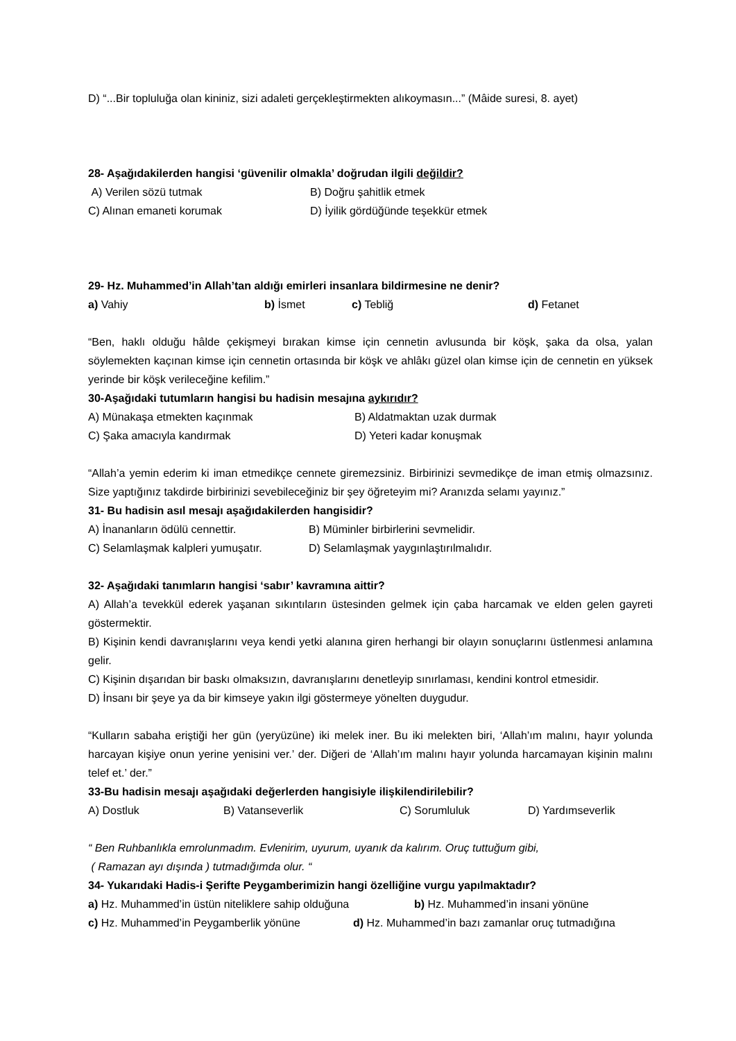D) “...Bir topluluğa olan kininiz, sizi adaleti gerçekleştirmekten alıkoymasın...” (Mâide suresi, 8. ayet)
28- Aşağıdakilerden hangisi ‘güvenilir olmakla’ doğrudan ilgili değildir?
A) Verilen sözü tutmak B) Doğru şahitlik etmek
C) Alınan emaneti korumak D) İyilik gördüğünde teşekkür etmek
29- Hz. Muhammed’in Allah’tan aldığı emirleri insanlara bildirmesine ne denir?
a) Vahiy b) İsmet c) Tebliğ d) Fetanet
“Ben, haklı olduğu hâlde çekişmeyi bırakan kimse için cennetin avlusunda bir köşk, şaka da olsa, yalan söylemekten kaçınan kimse için cennetin ortasında bir köşk ve ahlâkı güzel olan kimse için de cennetin en yüksek yerinde bir köşk verileceğine kefilim.”
30-Aşağıdaki tutumların hangisi bu hadisin mesajına aykırıdır?
A) Münakaşa etmekten kaçınmak B) Aldatmaktan uzak durmak
C) Şaka amacıyla kandırmak D) Yeteri kadar konuşmak
“Allah’a yemin ederim ki iman etmedikçe cennete giremezsiniz. Birbirinizi sevmedikçe de iman etmiş olmazsınız. Size yaptığınız takdirde birbirinizi sevebileceğiniz bir şey öğreteyim mi? Aranızda selamı yayınız.”
31- Bu hadisin asıl mesajı aşağıdakilerden hangisidir?
A) İnananların ödülü cennettir. B) Müminler birbirlerini sevmelidir.
C) Selamlaşmak kalpleri yumuşatır. D) Selamlaşmak yaygınlaştırılmalıdır.
32- Aşağıdaki tanımların hangisi ‘sabır’ kavramına aittir?
A) Allah’a tevekkül ederek yaşanan sıkıntıların üstesinden gelmek için çaba harcamak ve elden gelen gayreti göstermektir.
B) Kişinin kendi davranışlarını veya kendi yetki alanına giren herhangi bir olayın sonuçlarını üstlenmesi anlamına gelir.
C) Kişinin dışarıdan bir baskı olmaksızın, davranışlarını denetleyip sınırlaması, kendini kontrol etmesidir.
D) İnsanı bir şeye ya da bir kimseye yakın ilgi göstermeye yönelten duygudur.
“Kulların sabaha eriştiği her gün (yeryüzüne) iki melek iner. Bu iki melekten biri, ‘Allah’ım malını, hayır yolunda harcayan kişiye onun yerine yenisini ver.’ der. Diğeri de ‘Allah’ım malını hayır yolunda harcamayan kişinin malını telef et.’ der.”
33-Bu hadisin mesajı aşağıdaki değerlerden hangisiyle ilişkilendirilebilir?
A) Dostluk B) Vatanseverlik C) Sorumluluk D) Yardımseverlik
“ Ben Ruhbanlıkla emrolunmadım. Evlenirim, uyurum, uyanık da kalırım. Oruç tuttuğum gibi,
( Ramazan ayı dışında ) tutmadığımda olur. “
34- Yukarıdaki Hadis-i Şerifte Peygamberimizin hangi özelliğine vurgu yapılmaktadır?
a) Hz. Muhammed’in üstün niteliklere sahip olduğuna b) Hz. Muhammed’in insani yönüne
c) Hz. Muhammed’in Peygamberlik yönüne d) Hz. Muhammed’in bazı zamanlar oruç tutmadığına